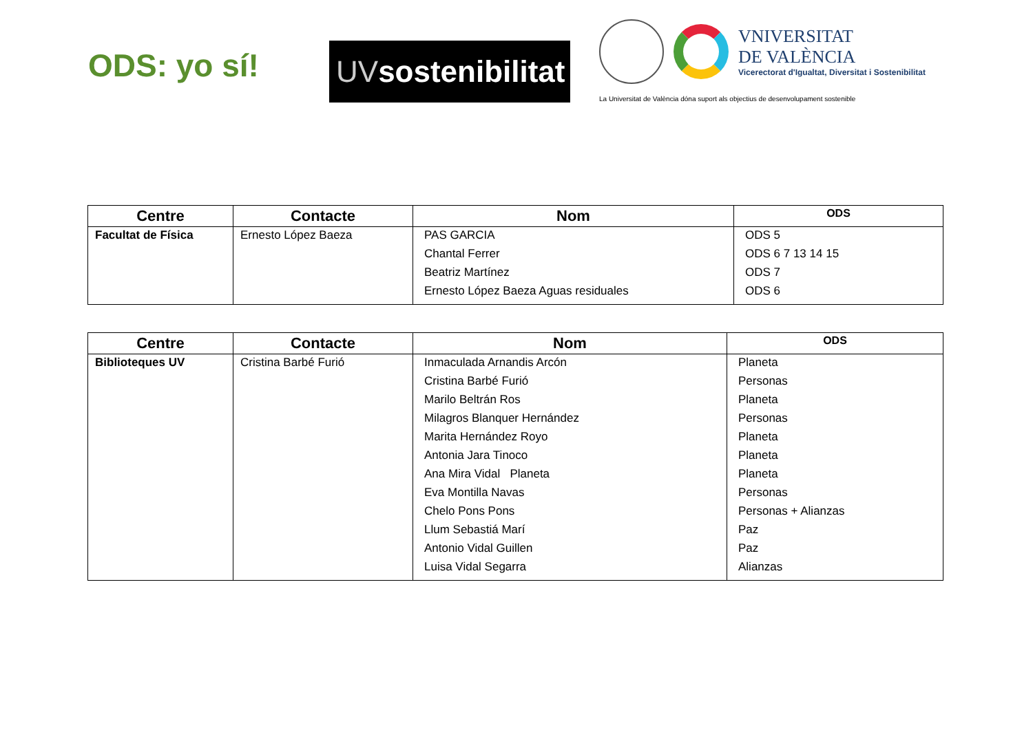ODS: yo sí!
UVsostenibilitat
VNIVERSITAT
DE VALÈNCIA
Vicerectorat d'Igualtat, Diversitat i Sostenibilitat
La Universitat de València dóna suport als objectius de desenvolupament sostenible
| Centre | Contacte | Nom | ODS |
| --- | --- | --- | --- |
| Facultat de Física | Ernesto López Baeza | PAS GARCIA Chantal Ferrer Beatriz Martínez Ernesto López Baeza Aguas residuales | ODS 5 ODS 6 7 13 14 15 ODS 7 ODS 6 |
| Centre | Contacte | Nom | ODS |
| --- | --- | --- | --- |
| Biblioteques UV | Cristina Barbé Furió | Inmaculada Arnandis Arcón Cristina Barbé Furió Marilo Beltrán Ros Milagros Blanquer Hernández Marita Hernández Royo Antonia Jara Tinoco Ana Mira Vidal Planeta Eva Montilla Navas Chelo Pons Pons Llum Sebastiá Marí Antonio Vidal Guillen Luisa Vidal Segarra | Planeta Personas Planeta Personas Planeta Planeta Planeta Personas Personas + Alianzas Paz Paz Alianzas |